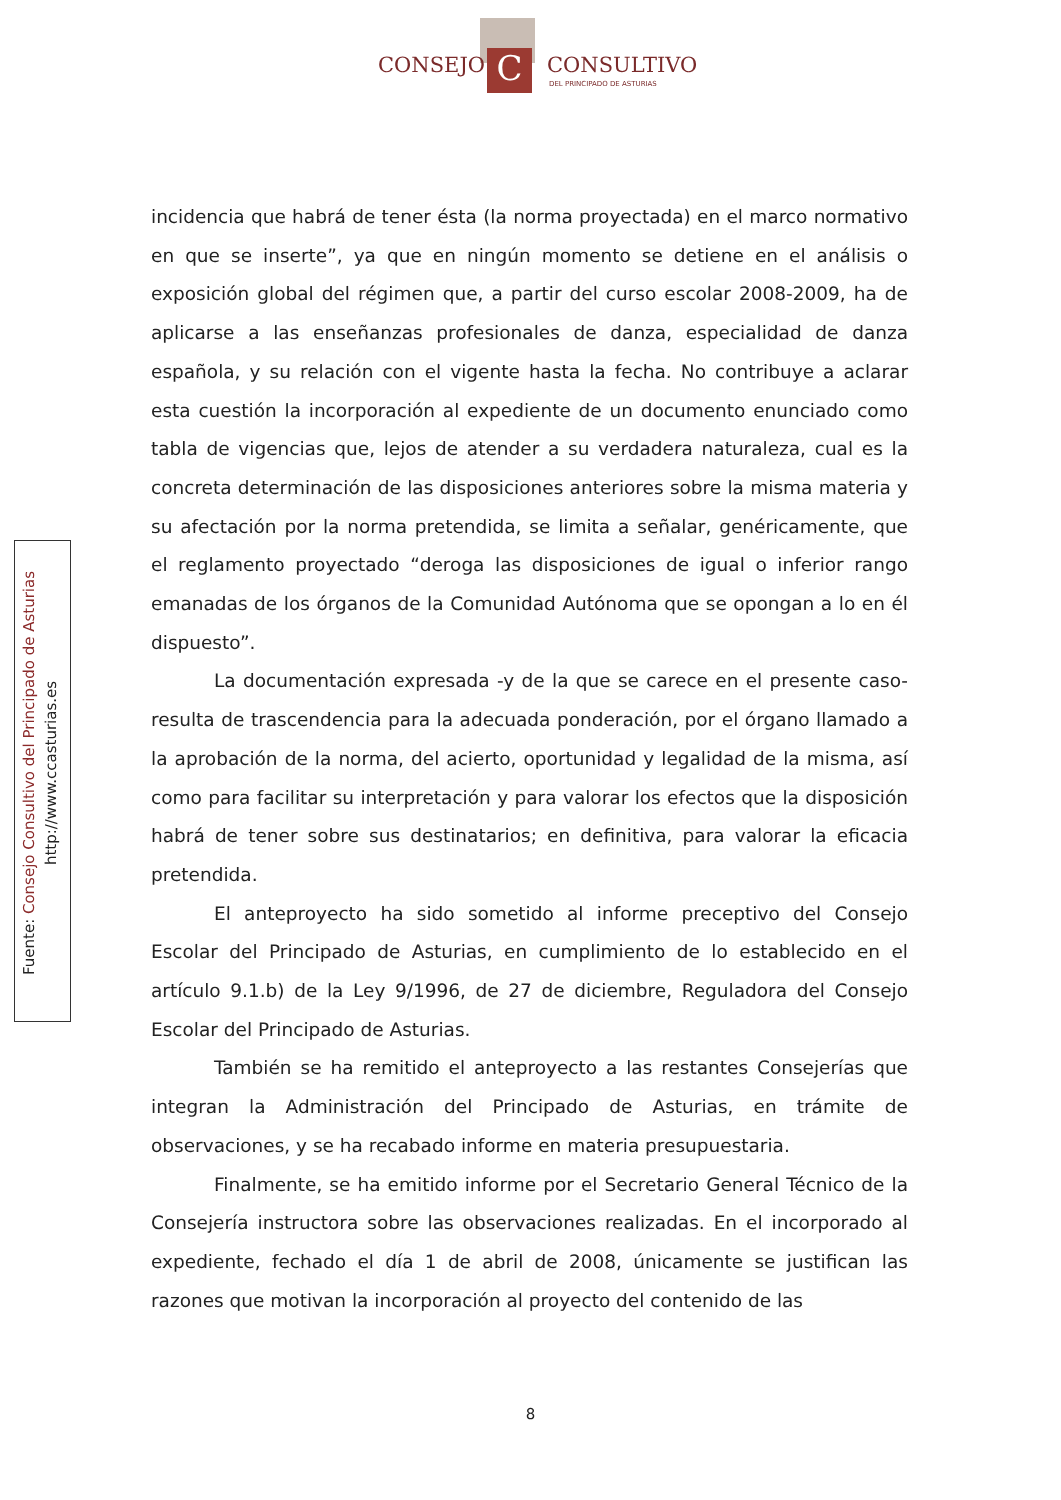C
CONSEJO CONSULTIVO
DEL PRINCIPADO DE ASTURIAS
Fuente: Consejo Consultivo del Principado de Asturias
http://www.ccasturias.es
incidencia que habrá de tener ésta (la norma proyectada) en el marco normativo en que se inserte”, ya que en ningún momento se detiene en el análisis o exposición global del régimen que, a partir del curso escolar 2008-2009, ha de aplicarse a las enseñanzas profesionales de danza, especialidad de danza española, y su relación con el vigente hasta la fecha. No contribuye a aclarar esta cuestión la incorporación al expediente de un documento enunciado como tabla de vigencias que, lejos de atender a su verdadera naturaleza, cual es la concreta determinación de las disposiciones anteriores sobre la misma materia y su afectación por la norma pretendida, se limita a señalar, genéricamente, que el reglamento proyectado “deroga las disposiciones de igual o inferior rango emanadas de los órganos de la Comunidad Autónoma que se opongan a lo en él dispuesto”.
La documentación expresada -y de la que se carece en el presente caso- resulta de trascendencia para la adecuada ponderación, por el órgano llamado a la aprobación de la norma, del acierto, oportunidad y legalidad de la misma, así como para facilitar su interpretación y para valorar los efectos que la disposición habrá de tener sobre sus destinatarios; en definitiva, para valorar la eficacia pretendida.
El anteproyecto ha sido sometido al informe preceptivo del Consejo Escolar del Principado de Asturias, en cumplimiento de lo establecido en el artículo 9.1.b) de la Ley 9/1996, de 27 de diciembre, Reguladora del Consejo Escolar del Principado de Asturias.
También se ha remitido el anteproyecto a las restantes Consejerías que integran la Administración del Principado de Asturias, en trámite de observaciones, y se ha recabado informe en materia presupuestaria.
Finalmente, se ha emitido informe por el Secretario General Técnico de la Consejería instructora sobre las observaciones realizadas. En el incorporado al expediente, fechado el día 1 de abril de 2008, únicamente se justifican las razones que motivan la incorporación al proyecto del contenido de las
8